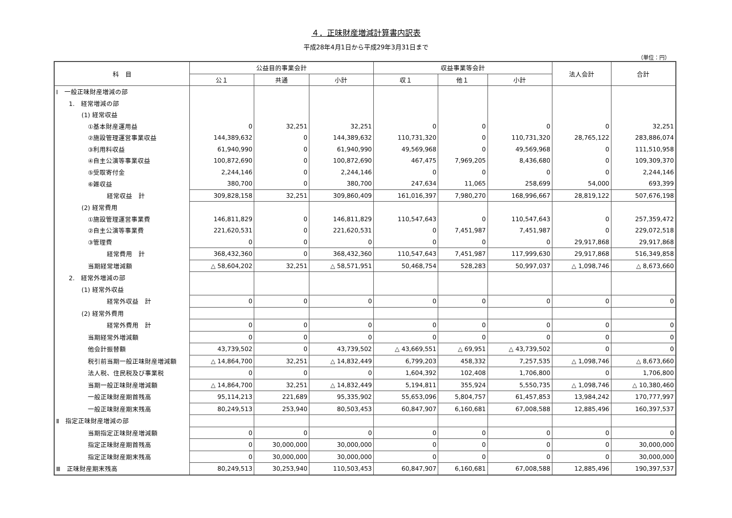４．正味財産増減計算書内訳表
平成28年4月1日から平成29年3月31日まで
（単位：円）
| 科 目 | 公益目的事業会計 | | | 収益事業等会計 | | | 法人会計 | 合計 |
| --- | --- | --- | --- | --- | --- | --- | --- | --- |
| | 公１ | 共通 | 小計 | 収１ | 他１ | 小計 | | |
| Ⅰ 一般正味財産増減の部 | | | | | | | | |
| 1. 経常増減の部 | | | | | | | | |
| (1) 経常収益 | | | | | | | | |
| ①基本財産運用益 | 0 | 32,251 | 32,251 | 0 | 0 | 0 | 0 | 32,251 |
| ②施設管理運営事業収益 | 144,389,632 | 0 | 144,389,632 | 110,731,320 | 0 | 110,731,320 | 28,765,122 | 283,886,074 |
| ③利用料収益 | 61,940,990 | 0 | 61,940,990 | 49,569,968 | 0 | 49,569,968 | 0 | 111,510,958 |
| ④自主公演等事業収益 | 100,872,690 | 0 | 100,872,690 | 467,475 | 7,969,205 | 8,436,680 | 0 | 109,309,370 |
| ⑤受取寄付金 | 2,244,146 | 0 | 2,244,146 | 0 | 0 | 0 | 0 | 2,244,146 |
| ⑥雑収益 | 380,700 | 0 | 380,700 | 247,634 | 11,065 | 258,699 | 54,000 | 693,399 |
| 経常収益 計 | 309,828,158 | 32,251 | 309,860,409 | 161,016,397 | 7,980,270 | 168,996,667 | 28,819,122 | 507,676,198 |
| (2) 経常費用 | | | | | | | | |
| ①施設管理運営事業費 | 146,811,829 | 0 | 146,811,829 | 110,547,643 | 0 | 110,547,643 | 0 | 257,359,472 |
| ②自主公演等事業費 | 221,620,531 | 0 | 221,620,531 | 0 | 7,451,987 | 7,451,987 | 0 | 229,072,518 |
| ③管理費 | 0 | 0 | 0 | 0 | 0 | 0 | 29,917,868 | 29,917,868 |
| 経常費用 計 | 368,432,360 | 0 | 368,432,360 | 110,547,643 | 7,451,987 | 117,999,630 | 29,917,868 | 516,349,858 |
| 当期経常増減額 | △ 58,604,202 | 32,251 | △ 58,571,951 | 50,468,754 | 528,283 | 50,997,037 | △ 1,098,746 | △ 8,673,660 |
| 2. 経常外増減の部 | | | | | | | | |
| (1) 経常外収益 | | | | | | | | |
| 経常外収益 計 | 0 | 0 | 0 | 0 | 0 | 0 | 0 | 0 |
| (2) 経常外費用 | | | | | | | | |
| 経常外費用 計 | 0 | 0 | 0 | 0 | 0 | 0 | 0 | 0 |
| 当期経常外増減額 | 0 | 0 | 0 | 0 | 0 | 0 | 0 | 0 |
| 他会計振替額 | 43,739,502 | 0 | 43,739,502 | △ 43,669,551 | △ 69,951 | △ 43,739,502 | 0 | 0 |
| 税引前当期一般正味財産増減額 | △ 14,864,700 | 32,251 | △ 14,832,449 | 6,799,203 | 458,332 | 7,257,535 | △ 1,098,746 | △ 8,673,660 |
| 法人税、住民税及び事業税 | 0 | 0 | 0 | 1,604,392 | 102,408 | 1,706,800 | 0 | 1,706,800 |
| 当期一般正味財産増減額 | △ 14,864,700 | 32,251 | △ 14,832,449 | 5,194,811 | 355,924 | 5,550,735 | △ 1,098,746 | △ 10,380,460 |
| 一般正味財産期首残高 | 95,114,213 | 221,689 | 95,335,902 | 55,653,096 | 5,804,757 | 61,457,853 | 13,984,242 | 170,777,997 |
| 一般正味財産期末残高 | 80,249,513 | 253,940 | 80,503,453 | 60,847,907 | 6,160,681 | 67,008,588 | 12,885,496 | 160,397,537 |
| Ⅱ 指定正味財産増減の部 | | | | | | | | |
| 当期指定正味財産増減額 | 0 | 0 | 0 | 0 | 0 | 0 | 0 | 0 |
| 指定正味財産期首残高 | 0 | 30,000,000 | 30,000,000 | 0 | 0 | 0 | 0 | 30,000,000 |
| 指定正味財産期末残高 | 0 | 30,000,000 | 30,000,000 | 0 | 0 | 0 | 0 | 30,000,000 |
| Ⅲ 正味財産期末残高 | 80,249,513 | 30,253,940 | 110,503,453 | 60,847,907 | 6,160,681 | 67,008,588 | 12,885,496 | 190,397,537 |